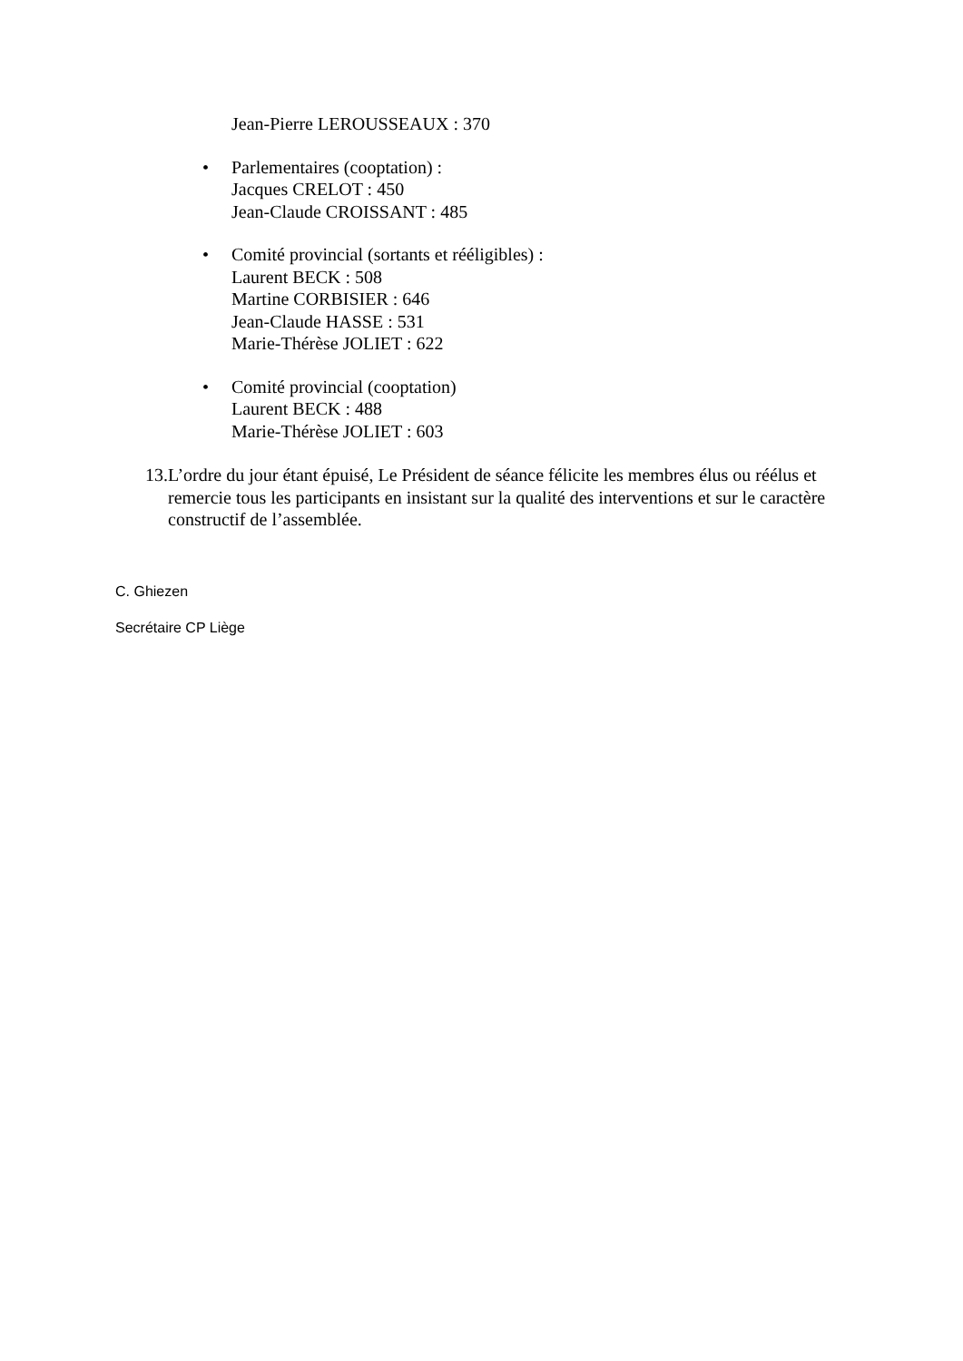Jean-Pierre LEROUSSEAUX : 370
• Parlementaires (cooptation) :
Jacques CRELOT : 450
Jean-Claude CROISSANT : 485
• Comité provincial (sortants et rééligibles) :
Laurent BECK : 508
Martine CORBISIER : 646
Jean-Claude HASSE : 531
Marie-Thérèse JOLIET : 622
• Comité provincial (cooptation)
Laurent BECK : 488
Marie-Thérèse JOLIET : 603
13.
L’ordre du jour étant épuisé, Le Président de séance félicite les membres élus ou réélus et remercie tous les participants en insistant sur la qualité des interventions et sur le caractère constructif de l’assemblée.
C. Ghiezen
Secrétaire CP Liège